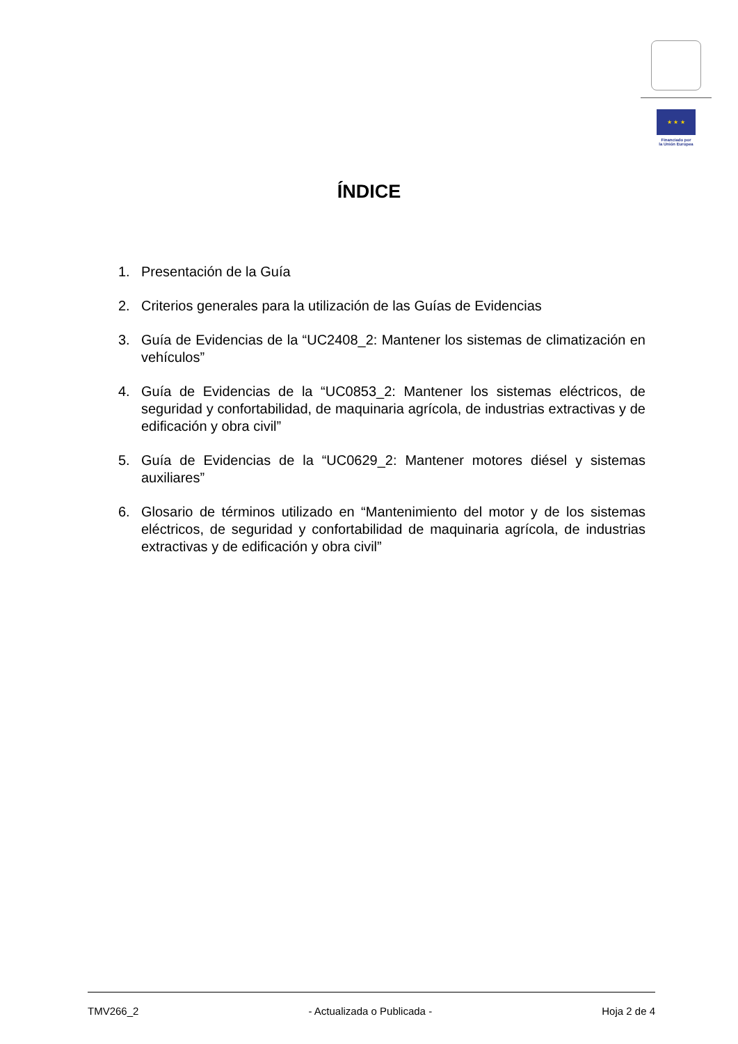★ ★ ★
Financiado por
la Unión Europea
ÍNDICE
1. Presentación de la Guía
2. Criterios generales para la utilización de las Guías de Evidencias
3. Guía de Evidencias de la “UC2408_2: Mantener los sistemas de climatización en vehículos”
4. Guía de Evidencias de la “UC0853_2: Mantener los sistemas eléctricos, de seguridad y confortabilidad, de maquinaria agrícola, de industrias extractivas y de edificación y obra civil”
5. Guía de Evidencias de la “UC0629_2: Mantener motores diésel y sistemas auxiliares”
6. Glosario de términos utilizado en “Mantenimiento del motor y de los sistemas eléctricos, de seguridad y confortabilidad de maquinaria agrícola, de industrias extractivas y de edificación y obra civil”
TMV266_2 - Actualizada o Publicada - Hoja 2 de 4